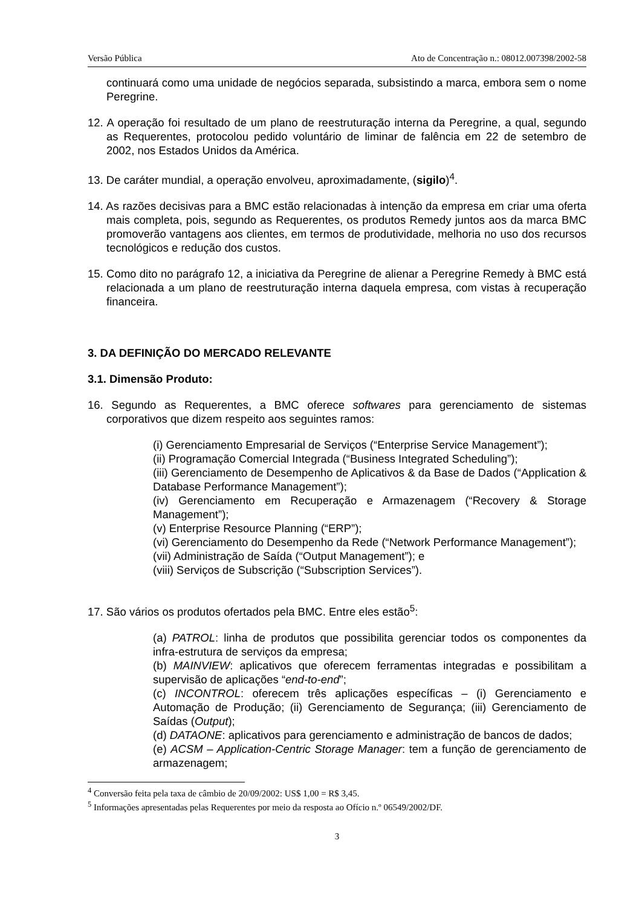Versão Pública Ato de Concentração n.: 08012.007398/2002-58
continuará como uma unidade de negócios separada, subsistindo a marca, embora sem o nome Peregrine.
12. A operação foi resultado de um plano de reestruturação interna da Peregrine, a qual, segundo as Requerentes, protocolou pedido voluntário de liminar de falência em 22 de setembro de 2002, nos Estados Unidos da América.
13. De caráter mundial, a operação envolveu, aproximadamente, (sigilo)<sup>4</sup>.
14. As razões decisivas para a BMC estão relacionadas à intenção da empresa em criar uma oferta mais completa, pois, segundo as Requerentes, os produtos Remedy juntos aos da marca BMC promoverão vantagens aos clientes, em termos de produtividade, melhoria no uso dos recursos tecnológicos e redução dos custos.
15. Como dito no parágrafo 12, a iniciativa da Peregrine de alienar a Peregrine Remedy à BMC está relacionada a um plano de reestruturação interna daquela empresa, com vistas à recuperação financeira.
3. DA DEFINIÇÃO DO MERCADO RELEVANTE
3.1. Dimensão Produto:
16. Segundo as Requerentes, a BMC oferece softwares para gerenciamento de sistemas corporativos que dizem respeito aos seguintes ramos:
(i) Gerenciamento Empresarial de Serviços (“Enterprise Service Management”);
(ii) Programação Comercial Integrada (“Business Integrated Scheduling”);
(iii) Gerenciamento de Desempenho de Aplicativos & da Base de Dados (“Application & Database Performance Management”);
(iv) Gerenciamento em Recuperação e Armazenagem (“Recovery & Storage Management”);
(v) Enterprise Resource Planning (“ERP”);
(vi) Gerenciamento do Desempenho da Rede (“Network Performance Management”);
(vii) Administração de Saída (“Output Management”); e
(viii) Serviços de Subscrição (“Subscription Services”).
17. São vários os produtos ofertados pela BMC. Entre eles estão<sup>5</sup>:
(a) PATROL: linha de produtos que possibilita gerenciar todos os componentes da infra-estrutura de serviços da empresa;
(b) MAINVIEW: aplicativos que oferecem ferramentas integradas e possibilitam a supervisão de aplicações “end-to-end”;
(c) INCONTROL: oferecem três aplicações específicas – (i) Gerenciamento e Automação de Produção; (ii) Gerenciamento de Segurança; (iii) Gerenciamento de Saídas (Output);
(d) DATAONE: aplicativos para gerenciamento e administração de bancos de dados;
(e) ACSM – Application-Centric Storage Manager: tem a função de gerenciamento de armazenagem;
<sup>4</sup> Conversão feita pela taxa de câmbio de 20/09/2002: US$ 1,00 = R$ 3,45.
<sup>5</sup> Informações apresentadas pelas Requerentes por meio da resposta ao Ofício n.º 06549/2002/DF.
3